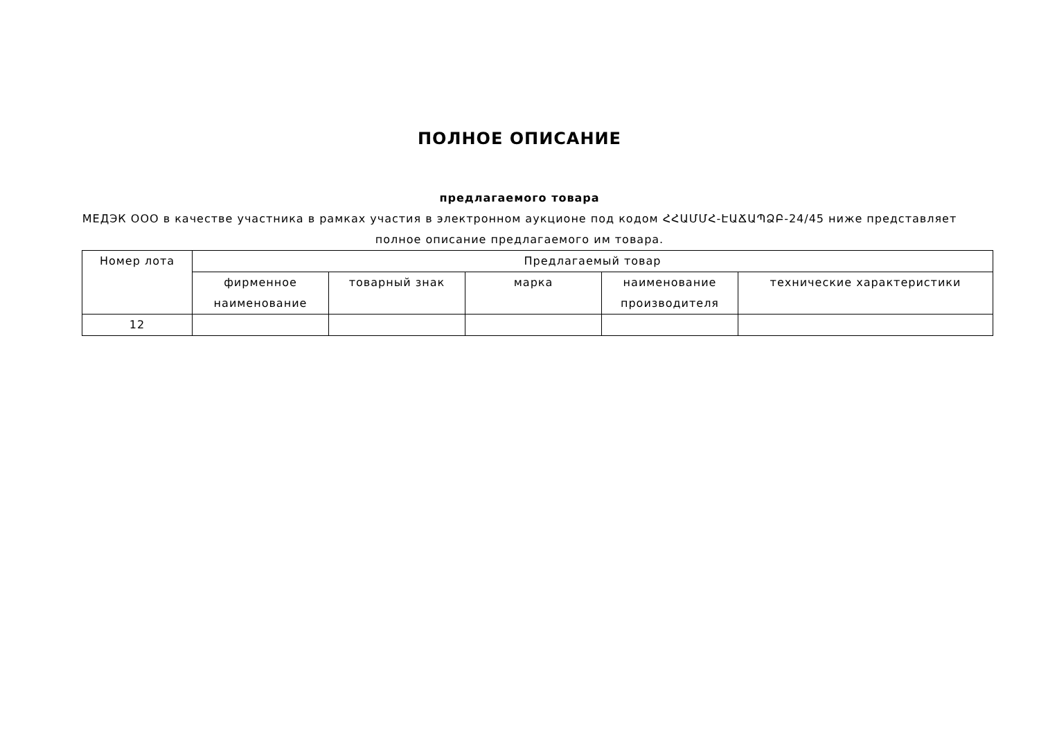ПОЛНОЕ ОПИСАНИЕ
предлагаемого товара
МЕДЭК ООО в качестве участника в рамках участия в электронном аукционе под кодом ՀՀԱՄՄՀ-ԷԱՃԱՊՁԲ-24/45 ниже представляет полное описание предлагаемого им товара.
| Номер лота | Предлагаемый товар | | | | |
| --- | --- | --- | --- | --- | --- |
| | фирменное наименование | товарный знак | марка | наименование производителя | технические характеристики |
| 12 | | | | | |